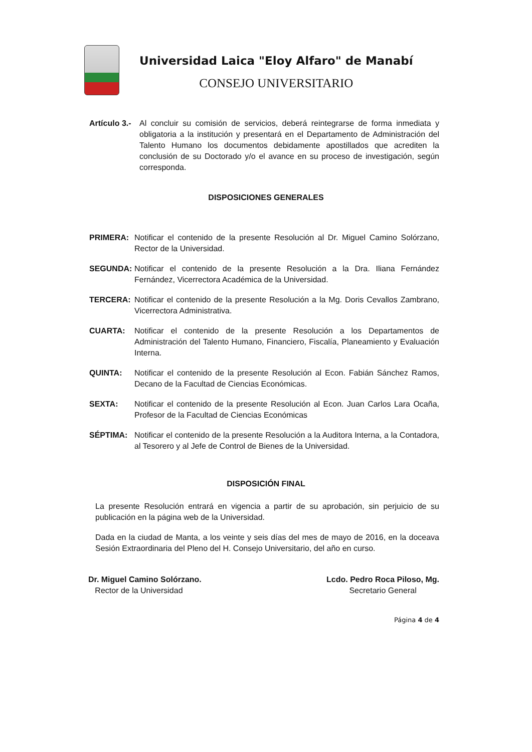Universidad Laica "Eloy Alfaro" de Manabí
CONSEJO UNIVERSITARIO
Artículo 3.-
Al concluir su comisión de servicios, deberá reintegrarse de forma inmediata y obligatoria a la institución y presentará en el Departamento de Administración del Talento Humano los documentos debidamente apostillados que acrediten la conclusión de su Doctorado y/o el avance en su proceso de investigación, según corresponda.
DISPOSICIONES GENERALES
PRIMERA: Notificar el contenido de la presente Resolución al Dr. Miguel Camino Solórzano, Rector de la Universidad.
SEGUNDA: Notificar el contenido de la presente Resolución a la Dra. Iliana Fernández Fernández, Vicerrectora Académica de la Universidad.
TERCERA: Notificar el contenido de la presente Resolución a la Mg. Doris Cevallos Zambrano, Vicerrectora Administrativa.
CUARTA: Notificar el contenido de la presente Resolución a los Departamentos de Administración del Talento Humano, Financiero, Fiscalía, Planeamiento y Evaluación Interna.
QUINTA: Notificar el contenido de la presente Resolución al Econ. Fabián Sánchez Ramos, Decano de la Facultad de Ciencias Económicas.
SEXTA: Notificar el contenido de la presente Resolución al Econ. Juan Carlos Lara Ocaña, Profesor de la Facultad de Ciencias Económicas
SÉPTIMA: Notificar el contenido de la presente Resolución a la Auditora Interna, a la Contadora, al Tesorero y al Jefe de Control de Bienes de la Universidad.
DISPOSICIÓN FINAL
La presente Resolución entrará en vigencia a partir de su aprobación, sin perjuicio de su publicación en la página web de la Universidad.
Dada en la ciudad de Manta, a los veinte y seis días del mes de mayo de 2016, en la doceava Sesión Extraordinaria del Pleno del H. Consejo Universitario, del año en curso.
Dr. Miguel Camino Solórzano.
Rector de la Universidad
Lcdo. Pedro Roca Piloso, Mg.
Secretario General
Página 4 de 4